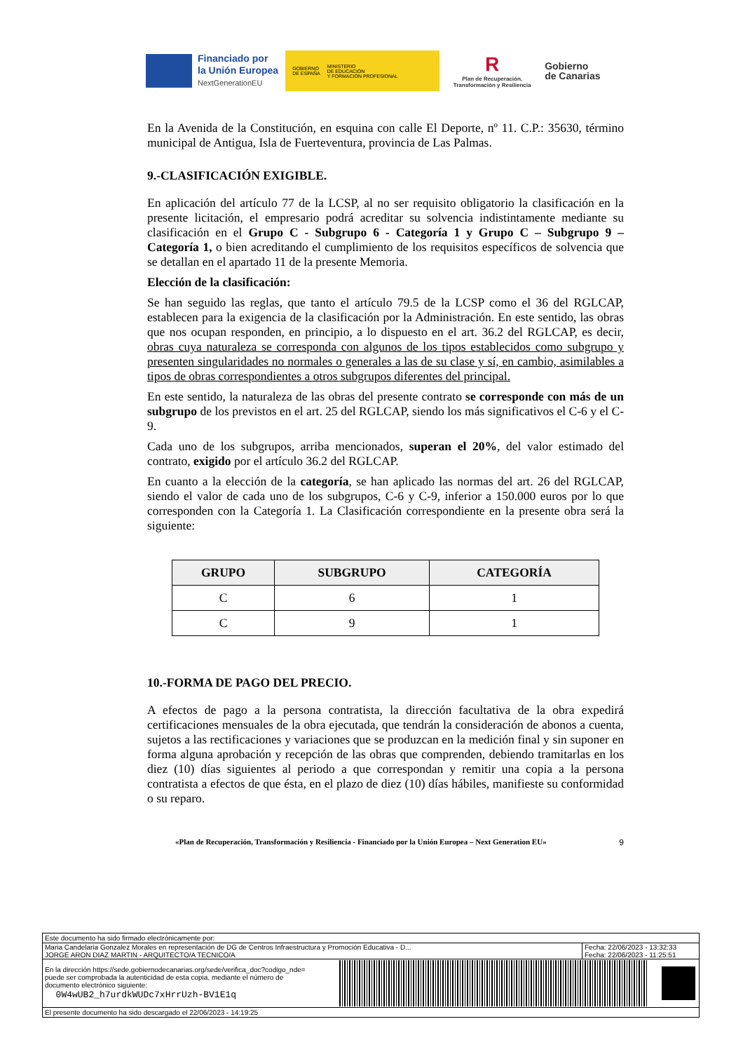Financiado por
la Unión Europea
NextGenerationEU
GOBIERNO
DE ESPAÑA MINISTERIO
DE EDUCACIÓN
Y FORMACIÓN PROFESIONAL
R
Plan de Recuperación,
Transformación y Resiliencia
Gobierno
de Canarias
En la Avenida de la Constitución, en esquina con calle El Deporte, nº 11. C.P.: 35630, término municipal de Antigua, Isla de Fuerteventura, provincia de Las Palmas.
9.-CLASIFICACIÓN EXIGIBLE.
En aplicación del artículo 77 de la LCSP, al no ser requisito obligatorio la clasificación en la presente licitación, el empresario podrá acreditar su solvencia indistintamente mediante su clasificación en el Grupo C - Subgrupo 6 - Categoría 1 y Grupo C – Subgrupo 9 – Categoría 1, o bien acreditando el cumplimiento de los requisitos específicos de solvencia que se detallan en el apartado 11 de la presente Memoria.
Elección de la clasificación:
Se han seguido las reglas, que tanto el artículo 79.5 de la LCSP como el 36 del RGLCAP, establecen para la exigencia de la clasificación por la Administración. En este sentido, las obras que nos ocupan responden, en principio, a lo dispuesto en el art. 36.2 del RGLCAP, es decir, obras cuya naturaleza se corresponda con algunos de los tipos establecidos como subgrupo y presenten singularidades no normales o generales a las de su clase y sí, en cambio, asimilables a tipos de obras correspondientes a otros subgrupos diferentes del principal.
En este sentido, la naturaleza de las obras del presente contrato se corresponde con más de un subgrupo de los previstos en el art. 25 del RGLCAP, siendo los más significativos el C-6 y el C-9.
Cada uno de los subgrupos, arriba mencionados, superan el 20%, del valor estimado del contrato, exigido por el artículo 36.2 del RGLCAP.
En cuanto a la elección de la categoría, se han aplicado las normas del art. 26 del RGLCAP, siendo el valor de cada uno de los subgrupos, C-6 y C-9, inferior a 150.000 euros por lo que corresponden con la Categoría 1. La Clasificación correspondiente en la presente obra será la siguiente:
| GRUPO | SUBGRUPO | CATEGORÍA |
| --- | --- | --- |
| C | 6 | 1 |
| C | 9 | 1 |
10.-FORMA DE PAGO DEL PRECIO.
A efectos de pago a la persona contratista, la dirección facultativa de la obra expedirá certificaciones mensuales de la obra ejecutada, que tendrán la consideración de abonos a cuenta, sujetos a las rectificaciones y variaciones que se produzcan en la medición final y sin suponer en forma alguna aprobación y recepción de las obras que comprenden, debiendo tramitarlas en los diez (10) días siguientes al periodo a que correspondan y remitir una copia a la persona contratista a efectos de que ésta, en el plazo de diez (10) días hábiles, manifieste su conformidad o su reparo.
«Plan de Recuperación, Transformación y Resiliencia - Financiado por la Unión Europea – Next Generation EU» 9
Este documento ha sido firmado electrónicamente por:
Maria Candelaria Gonzalez Morales en representación de DG de Centros Infraestructura y Promoción Educativa - D...
JORGE ARON DIAZ MARTIN - ARQUITECTO/A TECNICO/A Fecha: 22/06/2023 - 13:32:33
Fecha: 22/06/2023 - 11:25:51
En la dirección https://sede.gobiernodecanarias.org/sede/verifica_doc?codigo_nde=
puede ser comprobada la autenticidad de esta copia, mediante el número de
documento electrónico siguiente:
0W4wUB2_h7urdkWUDc7xHrrUzh-BV1E1q
El presente documento ha sido descargado el 22/06/2023 - 14:19:25